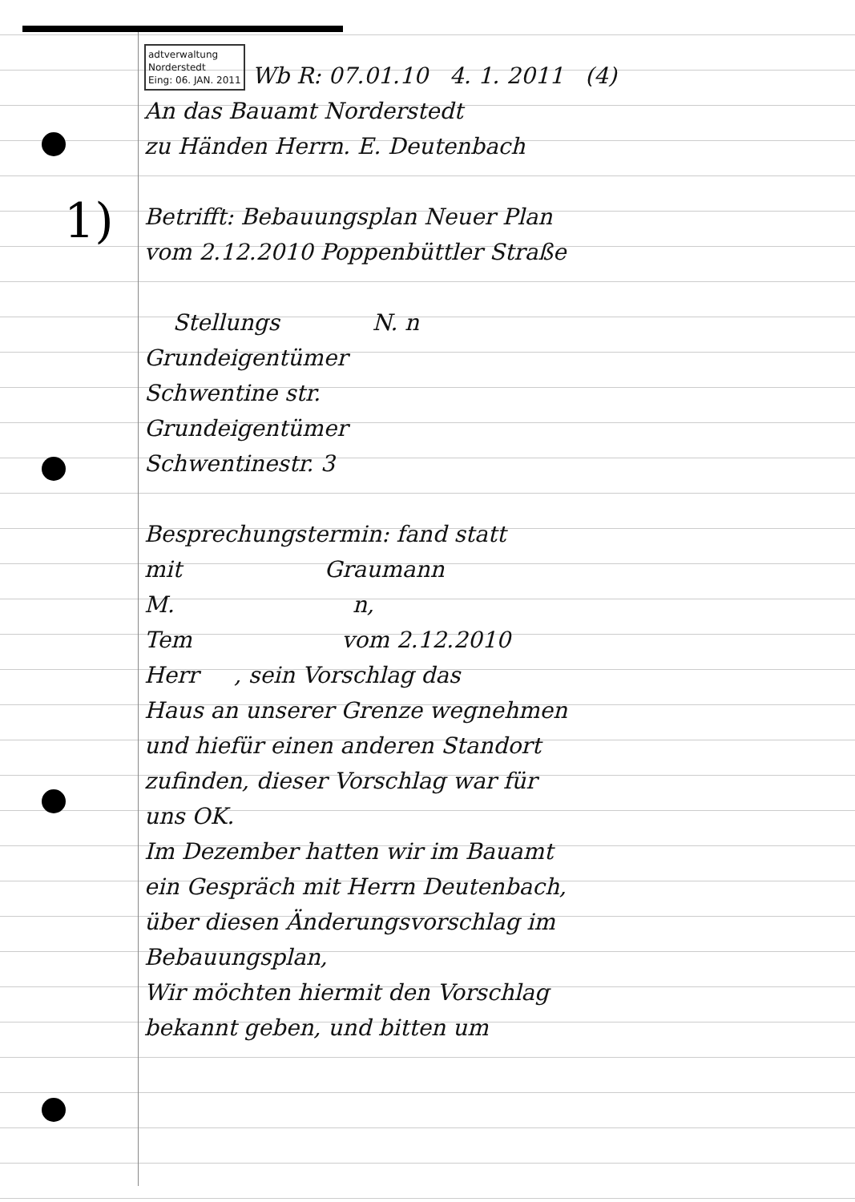1)
adtverwaltung
Norderstedt
Eing: 06. JAN. 2011 Wb R: 07.01.10 4. 1. 2011 (4)
An das Bauamt Norderstedt
zu Händen Herrn. E. Deutenbach
Betrifft: Bebauungsplan Neuer Plan
vom 2.12.2010 Poppenbüttler Straße
Stellungs N. n
Grundeigentümer
Schwentine str.
Grundeigentümer
Schwentinestr. 3
Besprechungstermin: fand statt
mit Graumann
M. n,
Tem vom 2.12.2010
Herr , sein Vorschlag das
Haus an unserer Grenze wegnehmen
und hiefür einen anderen Standort
zufinden, dieser Vorschlag war für
uns OK.
Im Dezember hatten wir im Bauamt
ein Gespräch mit Herrn Deutenbach,
über diesen Änderungsvorschlag im
Bebauungsplan,
Wir möchten hiermit den Vorschlag
bekannt geben, und bitten um